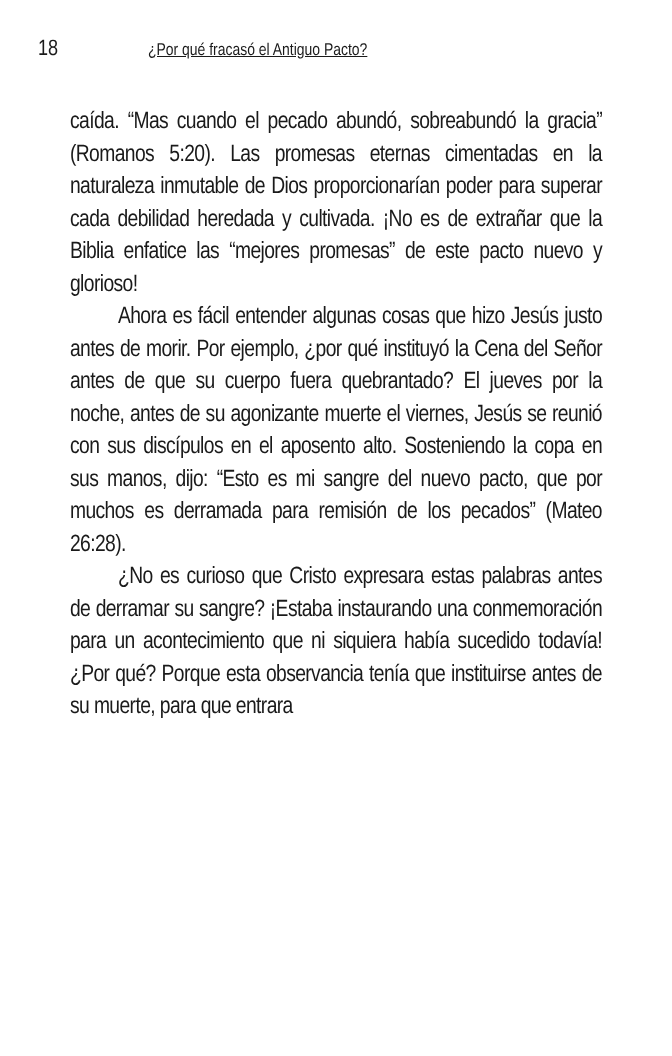18 ¿Por qué fracasó el Antiguo Pacto?
caída. “Mas cuando el pecado abundó, sobreabundó la gracia” (Romanos 5:20). Las promesas eternas cimentadas en la naturaleza inmutable de Dios proporcionarían poder para superar cada debilidad heredada y cultivada. ¡No es de extrañar que la Biblia enfatice las “mejores promesas” de este pacto nuevo y glorioso!
Ahora es fácil entender algunas cosas que hizo Jesús justo antes de morir. Por ejemplo, ¿por qué instituyó la Cena del Señor antes de que su cuerpo fuera quebrantado? El jueves por la noche, antes de su agonizante muerte el viernes, Jesús se reunió con sus discípulos en el aposento alto. Sosteniendo la copa en sus manos, dijo: “Esto es mi sangre del nuevo pacto, que por muchos es derramada para remisión de los pecados” (Mateo 26:28).
¿No es curioso que Cristo expresara estas palabras antes de derramar su sangre? ¡Estaba instaurando una conmemoración para un acontecimiento que ni siquiera había sucedido todavía! ¿Por qué? Porque esta observancia tenía que instituirse antes de su muerte, para que entrara